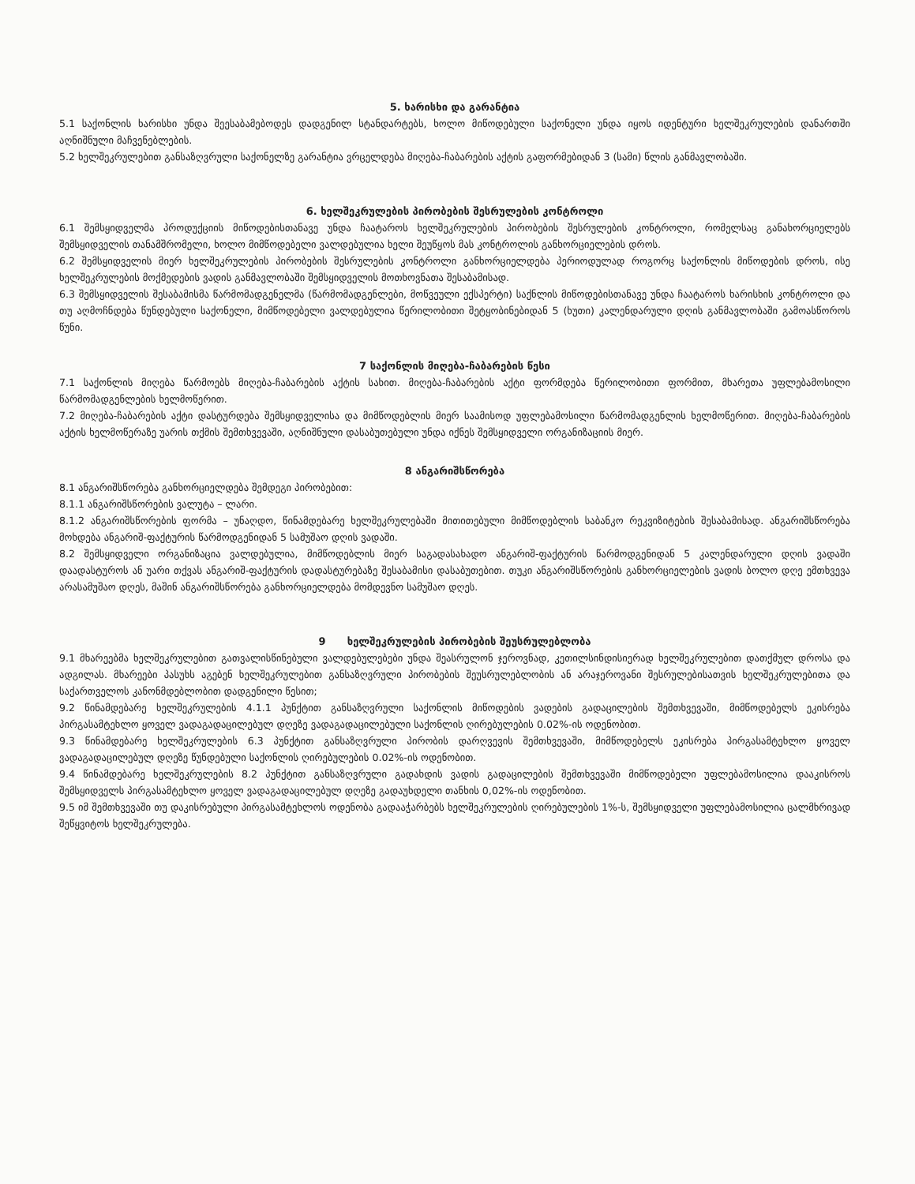5. ხარისხი და გარანტია
5.1 საქონლის ხარისხი უნდა შეესაბამებოდეს დადგენილ სტანდარტებს, ხოლო მიწოდებული საქონელი უნდა იყოს იდენტური ხელშეკრულების დანართში აღნიშნული მაჩვენებლების.
5.2 ხელშეკრულებით განსაზღვრული საქონელზე გარანტია ვრცელდება მიღება-ჩაბარების აქტის გაფორმებიდან 3 (სამი) წლის განმავლობაში.
6. ხელშეკრულების პირობების შესრულების კონტროლი
6.1 შემსყიდველმა პროდუქციის მიწოდებისთანავე უნდა ჩაატაროს ხელშეკრულების პირობების შესრულების კონტროლი, რომელსაც განახორციელებს შემსყიდველის თანამშრომელი, ხოლო მიმწოდებელი ვალდებულია ხელი შეუწყოს მას კონტროლის განხორციელების დროს.
6.2 შემსყიდველის მიერ ხელშეკრულების პირობების შესრულების კონტროლი განხორციელდება პერიოდულად როგორც საქონლის მიწოდების დროს, ისე ხელშეკრულების მოქმედების ვადის განმავლობაში შემსყიდველის მოთხოვნათა შესაბამისად.
6.3 შემსყიდველის შესაბამისმა წარმომადგენელმა (წარმომადგენლები, მოწვეული ექსპერტი) საქნლის მიწოდებისთანავე უნდა ჩაატაროს ხარისხის კონტროლი და თუ აღმოჩნდება წუნდებული საქონელი, მიმწოდებელი ვალდებულია წერილობითი შეტყობინებიდან 5 (ხუთი) კალენდარული დღის განმავლობაში გამოასწოროს წუნი.
7 საქონლის მიღება-ჩაბარების წესი
7.1 საქონლის მიღება წარმოებს მიღება-ჩაბარების აქტის სახით. მიღება-ჩაბარების აქტი ფორმდება წერილობითი ფორმით, მხარეთა უფლებამოსილი წარმომადგენლების ხელმოწერით.
7.2 მიღება-ჩაბარების აქტი დასტურდება შემსყიდველისა და მიმწოდებლის მიერ საამისოდ უფლებამოსილი წარმომადგენლის ხელმოწერით. მიღება-ჩაბარების აქტის ხელმოწერაზე უარის თქმის შემთხვევაში, აღნიშნული დასაბუთებული უნდა იქნეს შემსყიდველი ორგანიზაციის მიერ.
8 ანგარიშსწორება
8.1 ანგარიშსწორება განხორციელდება შემდეგი პირობებით:
8.1.1 ანგარიშსწორების ვალუტა – ლარი.
8.1.2 ანგარიშსწორების ფორმა – უნაღდო, წინამდებარე ხელშეკრულებაში მითითებული მიმწოდებლის საბანკო რეკვიზიტების შესაბამისად. ანგარიშსწორება მოხდება ანგარიშ-ფაქტურის წარმოდგენიდან 5 სამუშაო დღის ვადაში.
8.2 შემსყიდველი ორგანიზაცია ვალდებულია, მიმწოდებლის მიერ საგადასახადო ანგარიშ-ფაქტურის წარმოდგენიდან 5 კალენდარული დღის ვადაში დაადასტუროს ან უარი თქვას ანგარიშ-ფაქტურის დადასტურებაზე შესაბამისი დასაბუთებით. თუკი ანგარიშსწორების განხორციელების ვადის ბოლო დღე ემთხვევა არასამუშაო დღეს, მაშინ ანგარიშსწორება განხორციელდება მომდევნო სამუშაო დღეს.
9 ხელშეკრულების პირობების შეუსრულებლობა
9.1 მხარეებმა ხელშეკრულებით გათვალისწინებული ვალდებულებები უნდა შეასრულონ ჯეროვნად, კეთილსინდისიერად ხელშეკრულებით დათქმულ დროსა და ადგილას. მხარეები პასუხს აგებენ ხელშეკრულებით განსაზღვრული პირობების შეუსრულებლობის ან არაჯეროვანი შესრულებისათვის ხელშეკრულებითა და საქართველოს კანონმდებლობით დადგენილი წესით;
9.2 წინამდებარე ხელშეკრულების 4.1.1 პუნქტით განსაზღვრული საქონლის მიწოდების ვადების გადაცილების შემთხვევაში, მიმწოდებელს ეკისრება პირგასამტეხლო ყოველ ვადაგადაცილებულ დღეზე ვადაგადაცილებული საქონლის ღირებულების 0.02%-ის ოდენობით.
9.3 წინამდებარე ხელშეკრულების 6.3 პუნქტით განსაზღვრული პირობის დარღვევის შემთხვევაში, მიმწოდებელს ეკისრება პირგასამტეხლო ყოველ ვადაგადაცილებულ დღეზე წუნდებული საქონლის ღირებულების 0.02%-ის ოდენობით.
9.4 წინამდებარე ხელშეკრულების 8.2 პუნქტით განსაზღვრული გადახდის ვადის გადაცილების შემთხვევაში მიმწოდებელი უფლებამოსილია დააკისროს შემსყიდველს პირგასამტეხლო ყოველ ვადაგადაცილებულ დღეზე გადაუხდელი თანხის 0,02%-ის ოდენობით.
9.5 იმ შემთხვევაში თუ დაკისრებული პირგასამტეხლოს ოდენობა გადააჭარბებს ხელშეკრულების ღირებულების 1%-ს, შემსყიდველი უფლებამოსილია ცალმხრივად შეწყვიტოს ხელშეკრულება.